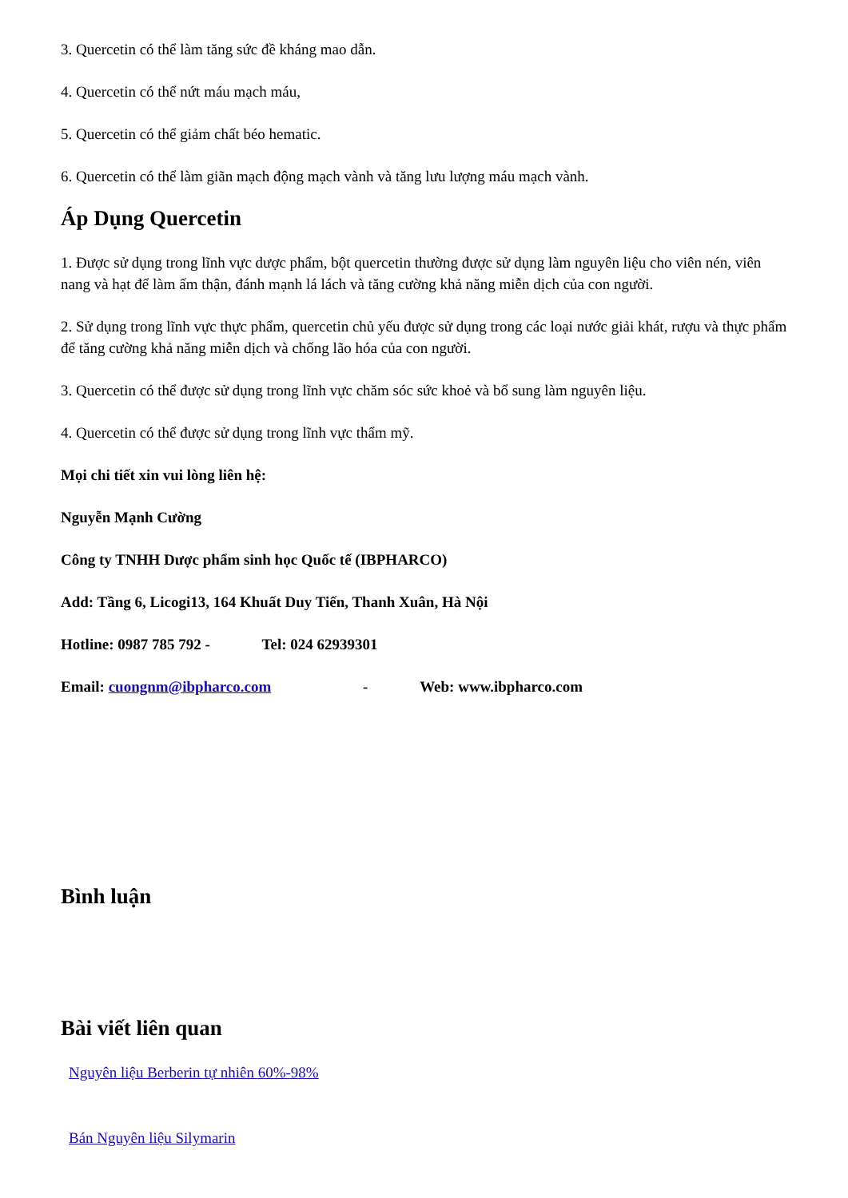3. Quercetin có thể làm tăng sức đề kháng mao dẫn.
4. Quercetin có thể nứt máu mạch máu,
5. Quercetin có thể giảm chất béo hematic.
6. Quercetin có thể làm giãn mạch động mạch vành và tăng lưu lượng máu mạch vành.
Áp Dụng Quercetin
1. Được sử dụng trong lĩnh vực dược phẩm, bột quercetin thường được sử dụng làm nguyên liệu cho viên nén, viên nang và hạt để làm ấm thận, đánh mạnh lá lách và tăng cường khả năng miễn dịch của con người.
2. Sử dụng trong lĩnh vực thực phẩm, quercetin chủ yếu được sử dụng trong các loại nước giải khát, rượu và thực phẩm để tăng cường khả năng miễn dịch và chống lão hóa của con người.
3. Quercetin có thể được sử dụng trong lĩnh vực chăm sóc sức khoẻ và bổ sung làm nguyên liệu.
4. Quercetin có thể được sử dụng trong lĩnh vực thẩm mỹ.
Mọi chi tiết xin vui lòng liên hệ:
Nguyễn Mạnh Cường
Công ty TNHH Dược phẩm sinh học Quốc tế (IBPHARCO)
Add: Tầng 6, Licogi13, 164 Khuất Duy Tiến, Thanh Xuân, Hà Nội
Hotline: 0987 785 792 - Tel: 024 62939301
Email: cuongnm@ibpharco.com - Web: www.ibpharco.com
Bình luận
Bài viết liên quan
Nguyên liệu Berberin tự nhiên 60%-98%
Bán Nguyên liệu Silymarin